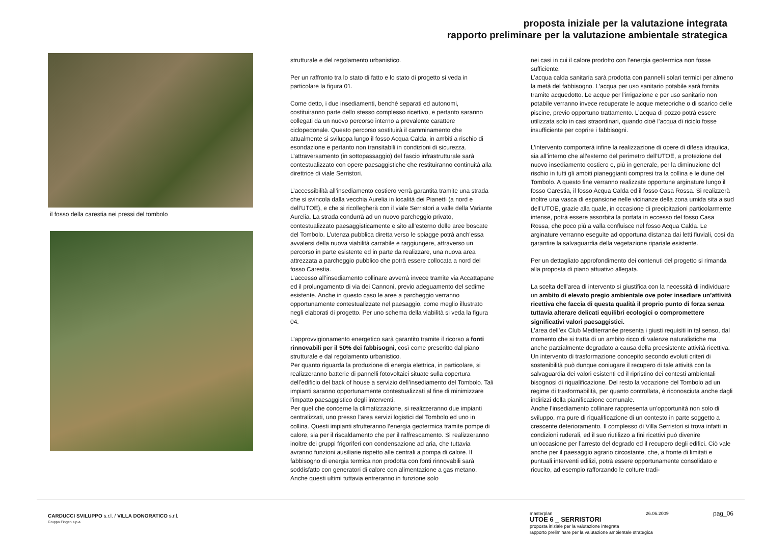proposta iniziale per la valutazione integrata
rapporto preliminare per la valutazione ambientale strategica
il fosso della carestia nei pressi del tombolo
strutturale e del regolamento urbanistico.
Per un raffronto tra lo stato di fatto e lo stato di progetto si veda in particolare la figura 01.
Come detto, i due insediamenti, benché separati ed autonomi, costituiranno parte dello stesso complesso ricettivo, e pertanto saranno collegati da un nuovo percorso interno a prevalente carattere ciclopedonale. Questo percorso sostituirà il camminamento che attualmente si sviluppa lungo il fosso Acqua Calda, in ambiti a rischio di esondazione e pertanto non transitabili in condizioni di sicurezza. L’attraversamento (in sottopassaggio) del fascio infrastrutturale sarà contestualizzato con opere paesaggistiche che restituiranno continuità alla direttrice di viale Serristori.
L’accessibilità all’insediamento costiero verrà garantita tramite una strada che si svincola dalla vecchia Aurelia in località dei Pianetti (a nord e dell’UTOE), e che si ricollegherà con il viale Serristori a valle della Variante Aurelia. La strada condurrà ad un nuovo parcheggio privato, contestualizzato paesaggisticamente e sito all’esterno delle aree boscate del Tombolo. L’utenza pubblica diretta verso le spiagge potrà anch’essa avvalersi della nuova viabilità carrabile e raggiungere, attraverso un percorso in parte esistente ed in parte da realizzare, una nuova area attrezzata a parcheggio pubblico che potrà essere collocata a nord del fosso Carestia.
L’accesso all’insediamento collinare avverrà invece tramite via Accattapane ed il prolungamento di via dei Cannoni, previo adeguamento del sedime esistente. Anche in questo caso le aree a parcheggio verranno opportunamente contestualizzate nel paesaggio, come meglio illustrato negli elaborati di progetto. Per uno schema della viabilità si veda la figura 04.
L’approvvigionamento energetico sarà garantito tramite il ricorso a fonti rinnovabili per il 50% dei fabbisogni, così come prescritto dal piano strutturale e dal regolamento urbanistico.
Per quanto riguarda la produzione di energia elettrica, in particolare, si realizzeranno batterie di pannelli fotovoltaici situate sulla copertura dell’edificio del back of house a servizio dell’insediamento del Tombolo. Tali impianti saranno opportunamente contestualizzati al fine di minimizzare l’impatto paesaggistico degli interventi.
Per quel che concerne la climatizzazione, si realizzeranno due impianti centralizzati, uno presso l’area servizi logistici del Tombolo ed uno in collina. Questi impianti sfrutteranno l’energia geotermica tramite pompe di calore, sia per il riscaldamento che per il raffrescamento. Si realizzeranno inoltre dei gruppi frigoriferi con condensazione ad aria, che tuttavia avranno funzioni ausiliarie rispetto alle centrali a pompa di calore. Il fabbisogno di energia termica non prodotta con fonti rinnovabili sarà soddisfatto con generatori di calore con alimentazione a gas metano. Anche questi ultimi tuttavia entreranno in funzione solo
nei casi in cui il calore prodotto con l’energia geotermica non fosse sufficiente.
L’acqua calda sanitaria sarà prodotta con pannelli solari termici per almeno la metà del fabbisogno. L’acqua per uso sanitario potabile sarà fornita tramite acquedotto. Le acque per l’irrigazione e per uso sanitario non potabile verranno invece recuperate le acque meteoriche o di scarico delle piscine, previo opportuno trattamento. L’acqua di pozzo potrà essere utilizzata solo in casi straordinari, quando cioè l’acqua di riciclo fosse insufficiente per coprire i fabbisogni.
L’intervento comporterà infine la realizzazione di opere di difesa idraulica, sia all’interno che all’esterno del perimetro dell’UTOE, a protezione del nuovo insediamento costiero e, più in generale, per la diminuzione del rischio in tutti gli ambiti pianeggianti compresi tra la collina e le dune del Tombolo. A questo fine verranno realizzate opportune arginature lungo il fosso Carestia, il fosso Acqua Calda ed il fosso Casa Rossa. Si realizzerà inoltre una vasca di espansione nelle vicinanze della zona umida sita a sud dell’UTOE, grazie alla quale, in occasione di precipitazioni particolarmente intense, potrà essere assorbita la portata in eccesso del fosso Casa Rossa, che poco più a valla confluisce nel fosso Acqua Calda. Le arginature verranno eseguite ad opportuna distanza dai letti fluviali, così da garantire la salvaguardia della vegetazione ripariale esistente.
Per un dettagliato approfondimento dei contenuti del progetto si rimanda alla proposta di piano attuativo allegata.
La scelta dell’area di intervento si giustifica con la necessità di individuare un ambito di elevato pregio ambientale ove poter insediare un’attività ricettiva che faccia di questa qualità il proprio punto di forza senza tuttavia alterare delicati equilibri ecologici o compromettere significativi valori paesaggistici.
L’area dell’ex Club Mediterranée presenta i giusti requisiti in tal senso, dal momento che si tratta di un ambito ricco di valenze naturalistiche ma anche parzialmente degradato a causa della preesistente attività ricettiva. Un intervento di trasformazione concepito secondo evoluti criteri di sostenibilità può dunque coniugare il recupero di tale attività con la salvaguardia dei valori esistenti ed il ripristino dei contesti ambientali bisognosi di riqualificazione. Del resto la vocazione del Tombolo ad un regime di trasformabilità, per quanto controllata, è riconosciuta anche dagli indirizzi della pianificazione comunale.
Anche l’insediamento collinare rappresenta un’opportunità non solo di sviluppo, ma pure di riqualificazione di un contesto in parte soggetto a crescente deterioramento. Il complesso di Villa Serristori si trova infatti in condizioni ruderali, ed il suo riutilizzo a fini ricettivi può divenire un’occasione per l’arresto del degrado ed il recupero degli edifici. Ciò vale anche per il paesaggio agrario circostante, che, a fronte di limitati e puntuali interventi edilizi, potrà essere opportunamente consolidato e ricucito, ad esempio rafforzando le colture tradi-
CARDUCCI SVILUPPO s.r.l. / VILLA DONORATICO s.r.l.
Gruppo Fingen s.p.a.
masterplan
UTOE 6 _ SERRISTORI 26.06.2009 pag_06
proposta iniziale per la valutazione integrata
rapporto preliminare per la valutazione ambientale strategica